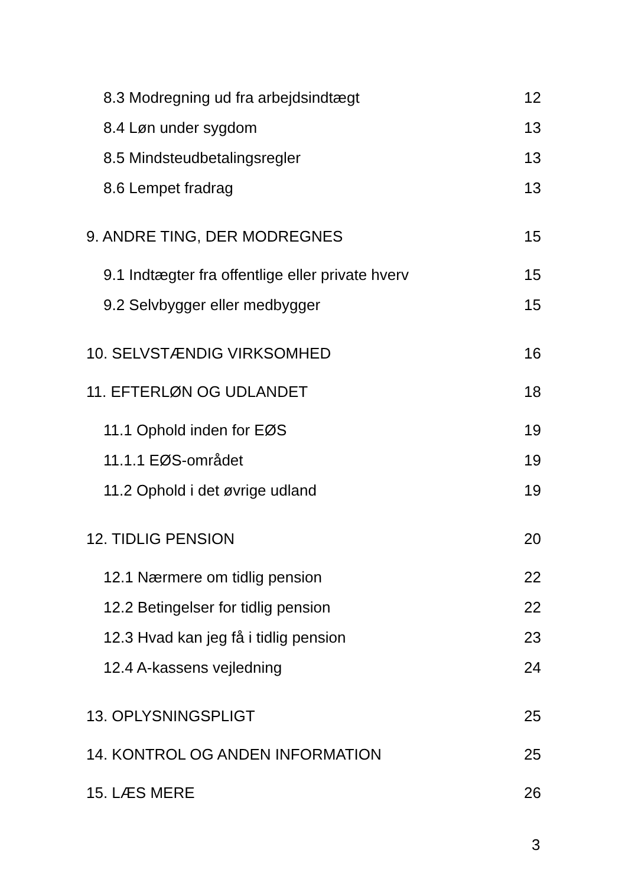8.3 Modregning ud fra arbejdsindtægt 12
8.4 Løn under sygdom 13
8.5 Mindsteudbetalingsregler 13
8.6 Lempet fradrag 13
9. ANDRE TING, DER MODREGNES 15
9.1 Indtægter fra offentlige eller private hverv 15
9.2 Selvbygger eller medbygger 15
10. SELVSTÆNDIG VIRKSOMHED 16
11. EFTERLØN OG UDLANDET 18
11.1 Ophold inden for EØS 19
11.1.1 EØS-området 19
11.2 Ophold i det øvrige udland 19
12. TIDLIG PENSION 20
12.1 Nærmere om tidlig pension 22
12.2 Betingelser for tidlig pension 22
12.3 Hvad kan jeg få i tidlig pension 23
12.4 A-kassens vejledning 24
13. OPLYSNINGSPLIGT 25
14. KONTROL OG ANDEN INFORMATION 25
15. LÆS MERE 26
3